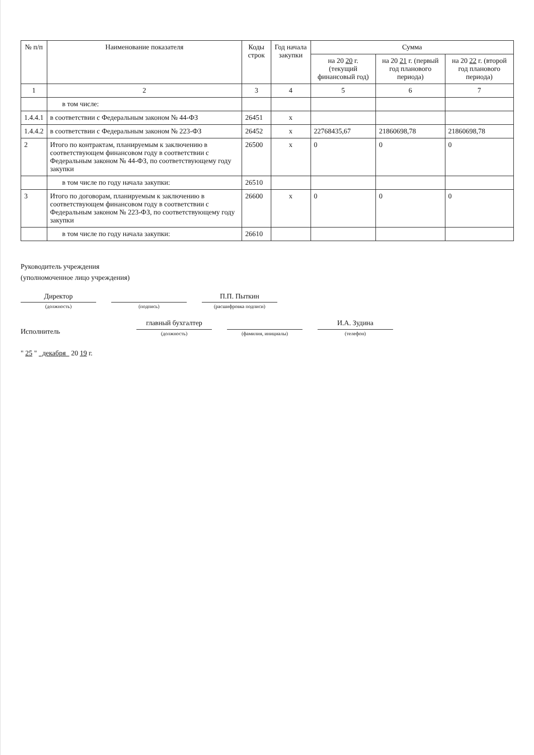| № п/п | Наименование показателя | Коды строк | Год начала закупки | Сумма | | |
| --- | --- | --- | --- | --- | --- | --- |
| | | | | на 20 20 г. (текущий финансовый год) | на 20 21 г. (первый год планового периода) | на 20 22 г. (второй год планового периода) |
| 1 | 2 | 3 | 4 | 5 | 6 | 7 |
| | в том числе: | | | | | |
| 1.4.4.1 | в соответствии с Федеральным законом № 44-ФЗ | 26451 | х | | | |
| 1.4.4.2 | в соответствии с Федеральным законом № 223-ФЗ | 26452 | х | 22768435,67 | 21860698,78 | 21860698,78 |
| 2 | Итого по контрактам, планируемым к заключению в соответствующем финансовом году в соответствии с Федеральным законом № 44-ФЗ, по соответствующему году закупки | 26500 | х | 0 | 0 | 0 |
| | в том числе по году начала закупки: | 26510 | | | | |
| 3 | Итого по договорам, планируемым к заключению в соответствующем финансовом году в соответствии с Федеральным законом № 223-ФЗ, по соответствующему году закупки | 26600 | х | 0 | 0 | 0 |
| | в том числе по году начала закупки: | 26610 | | | | |
Руководитель учреждения
(уполномоченное лицо учреждения)
Директор
(должность)
(подпись)
П.П. Пыткин
(расшифровка подписи)
Исполнитель
главный бухгалтер
(должность)
(фамилия, инициалы)
И.А. Зудина
(телефон)
" 25 " декабря 20 19 г.